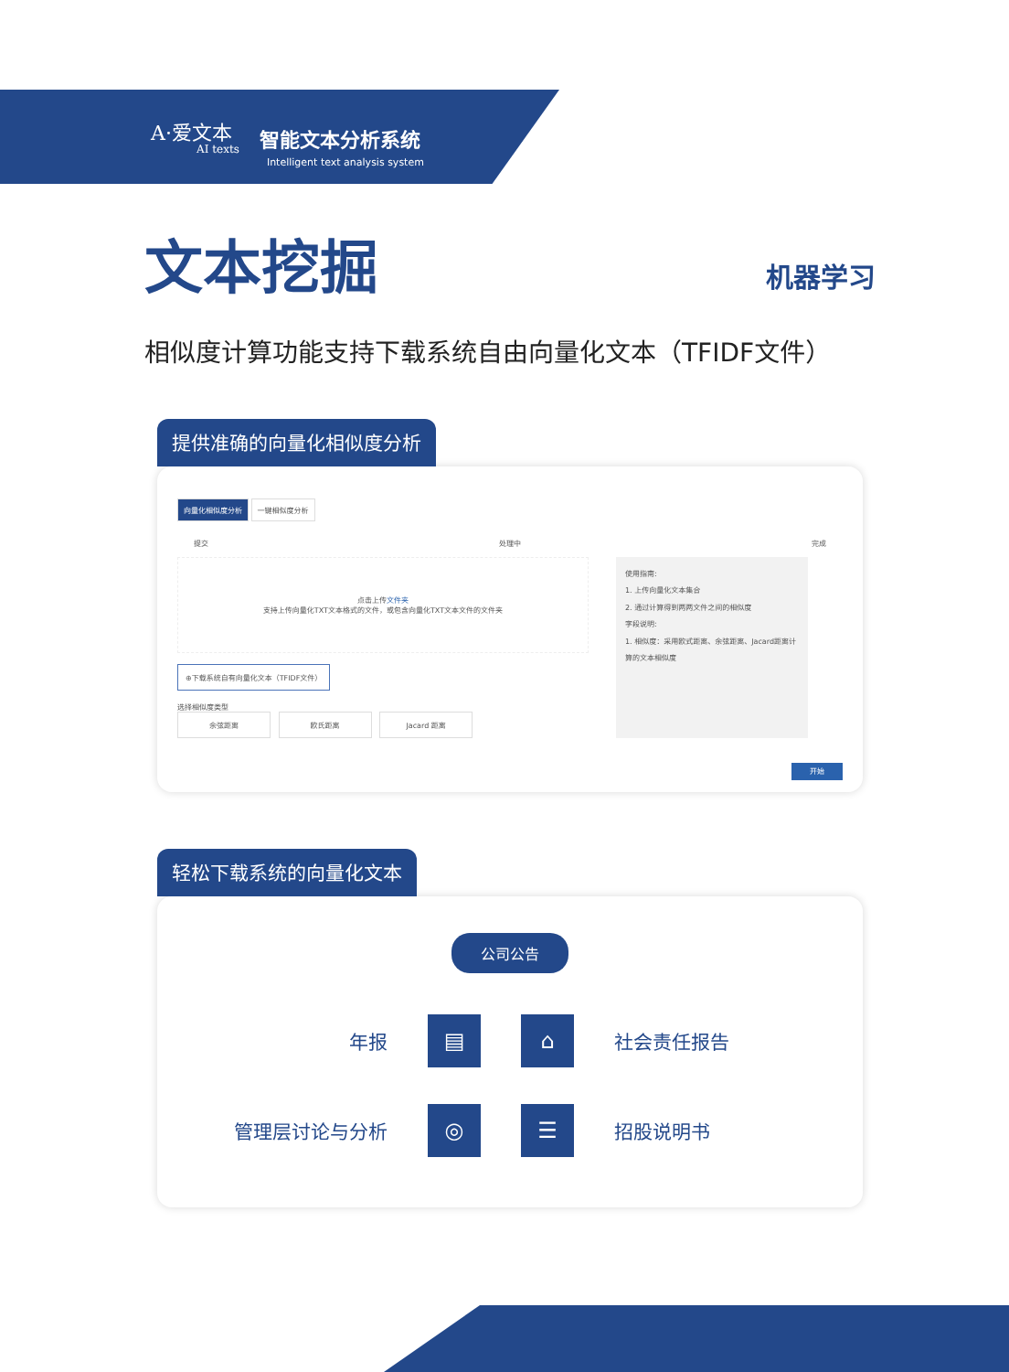A·爱文本
AI texts
智能文本分析系统
Intelligent text analysis system
文本挖掘
机器学习
相似度计算功能支持下载系统自由向量化文本（TFIDF文件）
提供准确的向量化相似度分析
向量化相似度分析 一键相似度分析
提交 处理中 完成
点击上传文件夹
支持上传向量化TXT文本格式的文件，或包含向量化TXT文本文件的文件夹
⊕下载系统自有向量化文本（TFIDF文件）
选择相似度类型
余弦距离 欧氏距离 Jacard 距离
使用指南:
1. 上传向量化文本集合
2. 通过计算得到两两文件之间的相似度
字段说明:
1. 相似度：采用欧式距离、余弦距离、Jacard距离计算的文本相似度
开始
轻松下载系统的向量化文本
公司公告
年报
▤
⌂
社会责任报告
管理层讨论与分析
◎
☰
招股说明书